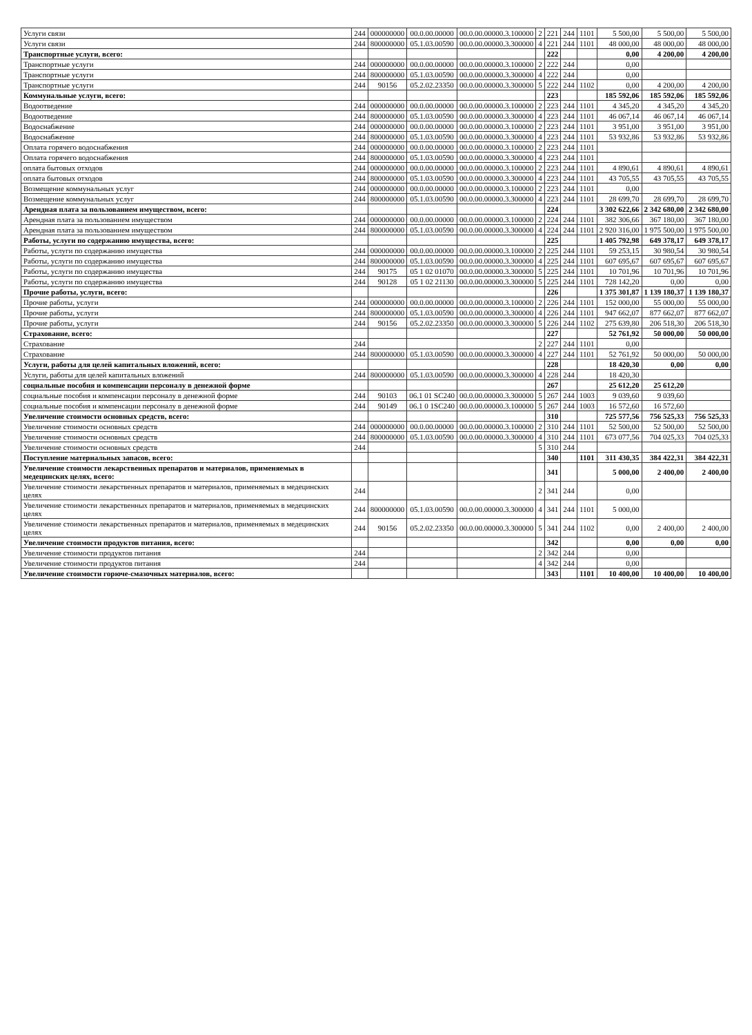| Услуги связи | 244 | 000000000 | 00.0.00.00000 | 00.0.00.00000.3.100000 | 2 | 221 | 244 | 1101 | 5 500,00 | 5 500,00 | 5 500,00 |
| Услуги связи | 244 | 800000000 | 05.1.03.00590 | 00.0.00.00000.3.300000 | 4 | 221 | 244 | 1101 | 48 000,00 | 48 000,00 | 48 000,00 |
| Транспортные услуги, всего: | | | | | | 222 | | | 0,00 | 4 200,00 | 4 200,00 |
| Транспортные услуги | 244 | 000000000 | 00.0.00.00000 | 00.0.00.00000.3.100000 | 2 | 222 | 244 | | 0,00 | | |
| Транспортные услуги | 244 | 800000000 | 05.1.03.00590 | 00.0.00.00000.3.300000 | 4 | 222 | 244 | | 0,00 | | |
| Транспортные услуги | 244 | 90156 | 05.2.02.23350 | 00.0.00.00000.3.300000 | 5 | 222 | 244 | 1102 | 0,00 | 4 200,00 | 4 200,00 |
| Коммунальные услуги, всего: | | | | | | 223 | | | 185 592,06 | 185 592,06 | 185 592,06 |
| Водоотведение | 244 | 000000000 | 00.0.00.00000 | 00.0.00.00000.3.100000 | 2 | 223 | 244 | 1101 | 4 345,20 | 4 345,20 | 4 345,20 |
| Водоотведение | 244 | 800000000 | 05.1.03.00590 | 00.0.00.00000.3.300000 | 4 | 223 | 244 | 1101 | 46 067,14 | 46 067,14 | 46 067,14 |
| Водоснабжение | 244 | 000000000 | 00.0.00.00000 | 00.0.00.00000.3.100000 | 2 | 223 | 244 | 1101 | 3 951,00 | 3 951,00 | 3 951,00 |
| Водоснабжение | 244 | 800000000 | 05.1.03.00590 | 00.0.00.00000.3.300000 | 4 | 223 | 244 | 1101 | 53 932,86 | 53 932,86 | 53 932,86 |
| Оплата горячего водоснабжения | 244 | 000000000 | 00.0.00.00000 | 00.0.00.00000.3.100000 | 2 | 223 | 244 | 1101 | | | |
| Оплата горячего водоснабжения | 244 | 800000000 | 05.1.03.00590 | 00.0.00.00000.3.300000 | 4 | 223 | 244 | 1101 | | | |
| оплата бытовых отходов | 244 | 000000000 | 00.0.00.00000 | 00.0.00.00000.3.100000 | 2 | 223 | 244 | 1101 | 4 890,61 | 4 890,61 | 4 890,61 |
| оплата бытовых отходов | 244 | 800000000 | 05.1.03.00590 | 00.0.00.00000.3.300000 | 4 | 223 | 244 | 1101 | 43 705,55 | 43 705,55 | 43 705,55 |
| Возмещение коммунальных услуг | 244 | 000000000 | 00.0.00.00000 | 00.0.00.00000.3.100000 | 2 | 223 | 244 | 1101 | 0,00 | | |
| Возмещение коммунальных услуг | 244 | 800000000 | 05.1.03.00590 | 00.0.00.00000.3.300000 | 4 | 223 | 244 | 1101 | 28 699,70 | 28 699,70 | 28 699,70 |
| Арендная плата за пользованием имуществом, всего: | | | | | | 224 | | | 3 302 622,66 | 2 342 680,00 | 2 342 680,00 |
| Арендная плата за пользованием имуществом | 244 | 000000000 | 00.0.00.00000 | 00.0.00.00000.3.100000 | 2 | 224 | 244 | 1101 | 382 306,66 | 367 180,00 | 367 180,00 |
| Арендная плата за пользованием имуществом | 244 | 800000000 | 05.1.03.00590 | 00.0.00.00000.3.300000 | 4 | 224 | 244 | 1101 | 2 920 316,00 | 1 975 500,00 | 1 975 500,00 |
| Работы, услуги по содержанию имущества, всего: | | | | | | 225 | | | 1 405 792,98 | 649 378,17 | 649 378,17 |
| Работы, услуги по содержанию имущества | 244 | 000000000 | 00.0.00.00000 | 00.0.00.00000.3.100000 | 2 | 225 | 244 | 1101 | 59 253,15 | 30 980,54 | 30 980,54 |
| Работы, услуги по содержанию имущества | 244 | 800000000 | 05.1.03.00590 | 00.0.00.00000.3.300000 | 4 | 225 | 244 | 1101 | 607 695,67 | 607 695,67 | 607 695,67 |
| Работы, услуги по содержанию имущества | 244 | 90175 | 05 1 02 01070 | 00.0.00.00000.3.300000 | 5 | 225 | 244 | 1101 | 10 701,96 | 10 701,96 | 10 701,96 |
| Работы, услуги по содержанию имущества | 244 | 90128 | 05 1 02 21130 | 00.0.00.00000.3.300000 | 5 | 225 | 244 | 1101 | 728 142,20 | 0,00 | 0,00 |
| Прочие работы, услуги, всего: | | | | | | 226 | | | 1 375 301,87 | 1 139 180,37 | 1 139 180,37 |
| Прочие работы, услуги | 244 | 000000000 | 00.0.00.00000 | 00.0.00.00000.3.100000 | 2 | 226 | 244 | 1101 | 152 000,00 | 55 000,00 | 55 000,00 |
| Прочие работы, услуги | 244 | 800000000 | 05.1.03.00590 | 00.0.00.00000.3.300000 | 4 | 226 | 244 | 1101 | 947 662,07 | 877 662,07 | 877 662,07 |
| Прочие работы, услуги | 244 | 90156 | 05.2.02.23350 | 00.0.00.00000.3.300000 | 5 | 226 | 244 | 1102 | 275 639,80 | 206 518,30 | 206 518,30 |
| Страхование, всего: | | | | | | 227 | | | 52 761,92 | 50 000,00 | 50 000,00 |
| Страхование | 244 | | | | 2 | 227 | 244 | 1101 | 0,00 | | |
| Страхование | 244 | 800000000 | 05.1.03.00590 | 00.0.00.00000.3.300000 | 4 | 227 | 244 | 1101 | 52 761,92 | 50 000,00 | 50 000,00 |
| Услуги, работы для целей капитальных вложений, всего: | | | | | | 228 | | | 18 420,30 | 0,00 | 0,00 |
| Услуги, работы для целей капитальных вложений | 244 | 800000000 | 05.1.03.00590 | 00.0.00.00000.3.300000 | 4 | 228 | 244 | | 18 420,30 | | |
| социальные пособия и компенсации персоналу в денежной форме | | | | | | 267 | | | 25 612,20 | 25 612,20 | |
| социальные пособия и компенсации персоналу в денежной форме | 244 | 90103 | 06.1 01 SC240 | 00.0.00.00000.3.300000 | 5 | 267 | 244 | 1003 | 9 039,60 | 9 039,60 | |
| социальные пособия и компенсации персоналу в денежной форме | 244 | 90149 | 06.1 0 1SC240 | 00.0.00.00000.3.100000 | 5 | 267 | 244 | 1003 | 16 572,60 | 16 572,60 | |
| Увеличение стоимости основных средств, всего: | | | | | | 310 | | | 725 577,56 | 756 525,33 | 756 525,33 |
| Увеличение стоимости основных средств | 244 | 000000000 | 00.0.00.00000 | 00.0.00.00000.3.100000 | 2 | 310 | 244 | 1101 | 52 500,00 | 52 500,00 | 52 500,00 |
| Увеличение стоимости основных средств | 244 | 800000000 | 05.1.03.00590 | 00.0.00.00000.3.300000 | 4 | 310 | 244 | 1101 | 673 077,56 | 704 025,33 | 704 025,33 |
| Увеличение стоимости основных средств | 244 | | | | 5 | 310 | 244 | | | | |
| Поступление материальных запасов, всего: | | | | | | 340 | | 1101 | 311 430,35 | 384 422,31 | 384 422,31 |
| Увеличение стоимости лекарственных препаратов и материалов, применяемых в медецинских целях, всего: | | | | | | 341 | | | 5 000,00 | 2 400,00 | 2 400,00 |
| Увеличение стоимости лекарственных препаратов и материалов, применяемых в медецинских целях | 244 | | | | 2 | 341 | 244 | | 0,00 | | |
| Увеличение стоимости лекарственных препаратов и материалов, применяемых в медецинских целях | 244 | 800000000 | 05.1.03.00590 | 00.0.00.00000.3.300000 | 4 | 341 | 244 | 1101 | 5 000,00 | | |
| Увеличение стоимости лекарственных препаратов и материалов, применяемых в медецинских целях | 244 | 90156 | 05.2.02.23350 | 00.0.00.00000.3.300000 | 5 | 341 | 244 | 1102 | 0,00 | 2 400,00 | 2 400,00 |
| Увеличение стоимости продуктов питания, всего: | | | | | | 342 | | | 0,00 | 0,00 | 0,00 |
| Увеличение стоимости продуктов питания | 244 | | | | 2 | 342 | 244 | | 0,00 | | |
| Увеличение стоимости продуктов питания | 244 | | | | 4 | 342 | 244 | | 0,00 | | |
| Увеличение стоимости горюче-смазочных материалов, всего: | | | | | | 343 | | 1101 | 10 400,00 | 10 400,00 | 10 400,00 |